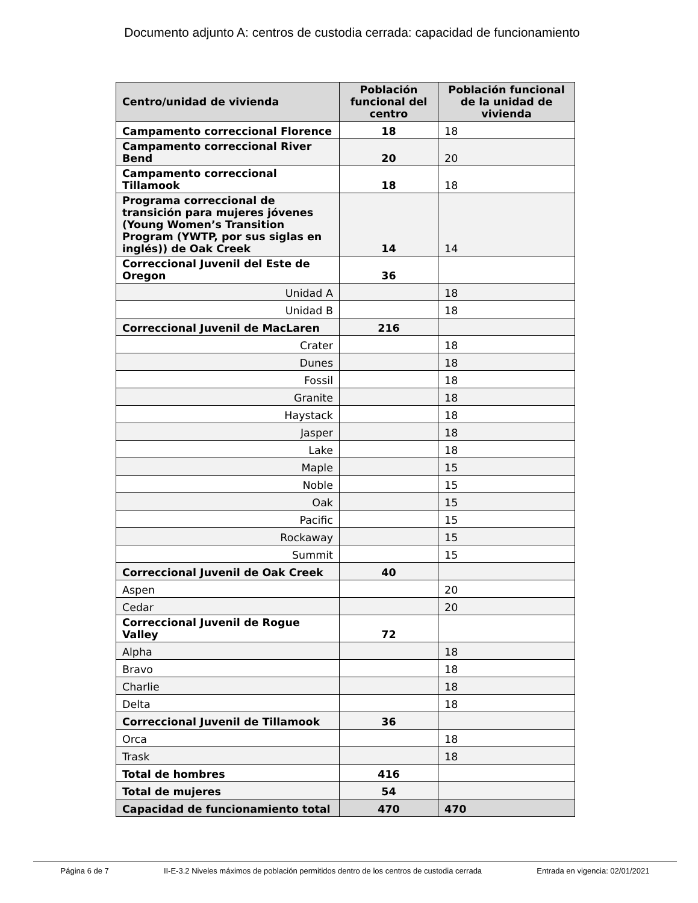Documento adjunto A: centros de custodia cerrada: capacidad de funcionamiento
| Centro/unidad de vivienda | Población funcional del centro | Población funcional de la unidad de vivienda |
| --- | --- | --- |
| Campamento correccional Florence | 18 | 18 |
| Campamento correccional River Bend | 20 | 20 |
| Campamento correccional Tillamook | 18 | 18 |
| Programa correccional de transición para mujeres jóvenes (Young Women’s Transition Program (YWTP, por sus siglas en inglés)) de Oak Creek | 14 | 14 |
| Correccional Juvenil del Este de Oregon | 36 | |
| Unidad A | | 18 |
| Unidad B | | 18 |
| Correccional Juvenil de MacLaren | 216 | |
| Crater | | 18 |
| Dunes | | 18 |
| Fossil | | 18 |
| Granite | | 18 |
| Haystack | | 18 |
| Jasper | | 18 |
| Lake | | 18 |
| Maple | | 15 |
| Noble | | 15 |
| Oak | | 15 |
| Pacific | | 15 |
| Rockaway | | 15 |
| Summit | | 15 |
| Correccional Juvenil de Oak Creek | 40 | |
| Aspen | | 20 |
| Cedar | | 20 |
| Correccional Juvenil de Rogue Valley | 72 | |
| Alpha | | 18 |
| Bravo | | 18 |
| Charlie | | 18 |
| Delta | | 18 |
| Correccional Juvenil de Tillamook | 36 | |
| Orca | | 18 |
| Trask | | 18 |
| Total de hombres | 416 | |
| Total de mujeres | 54 | |
| Capacidad de funcionamiento total | 470 | 470 |
Página 6 de 7 II-E-3.2 Niveles máximos de población permitidos dentro de los centros de custodia cerrada Entrada en vigencia: 02/01/2021